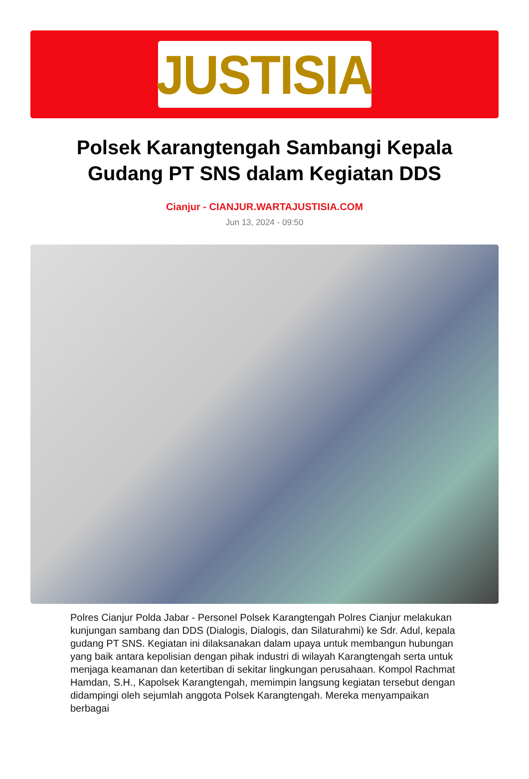JUSTISIA
Polsek Karangtengah Sambangi Kepala Gudang PT SNS dalam Kegiatan DDS
Cianjur - CIANJUR.WARTAJUSTISIA.COM
Jun 13, 2024 - 09:50
Polres Cianjur Polda Jabar - Personel Polsek Karangtengah Polres Cianjur melakukan kunjungan sambang dan DDS (Dialogis, Dialogis, dan Silaturahmi) ke Sdr. Adul, kepala gudang PT SNS. Kegiatan ini dilaksanakan dalam upaya untuk membangun hubungan yang baik antara kepolisian dengan pihak industri di wilayah Karangtengah serta untuk menjaga keamanan dan ketertiban di sekitar lingkungan perusahaan. Kompol Rachmat Hamdan, S.H., Kapolsek Karangtengah, memimpin langsung kegiatan tersebut dengan didampingi oleh sejumlah anggota Polsek Karangtengah. Mereka menyampaikan berbagai